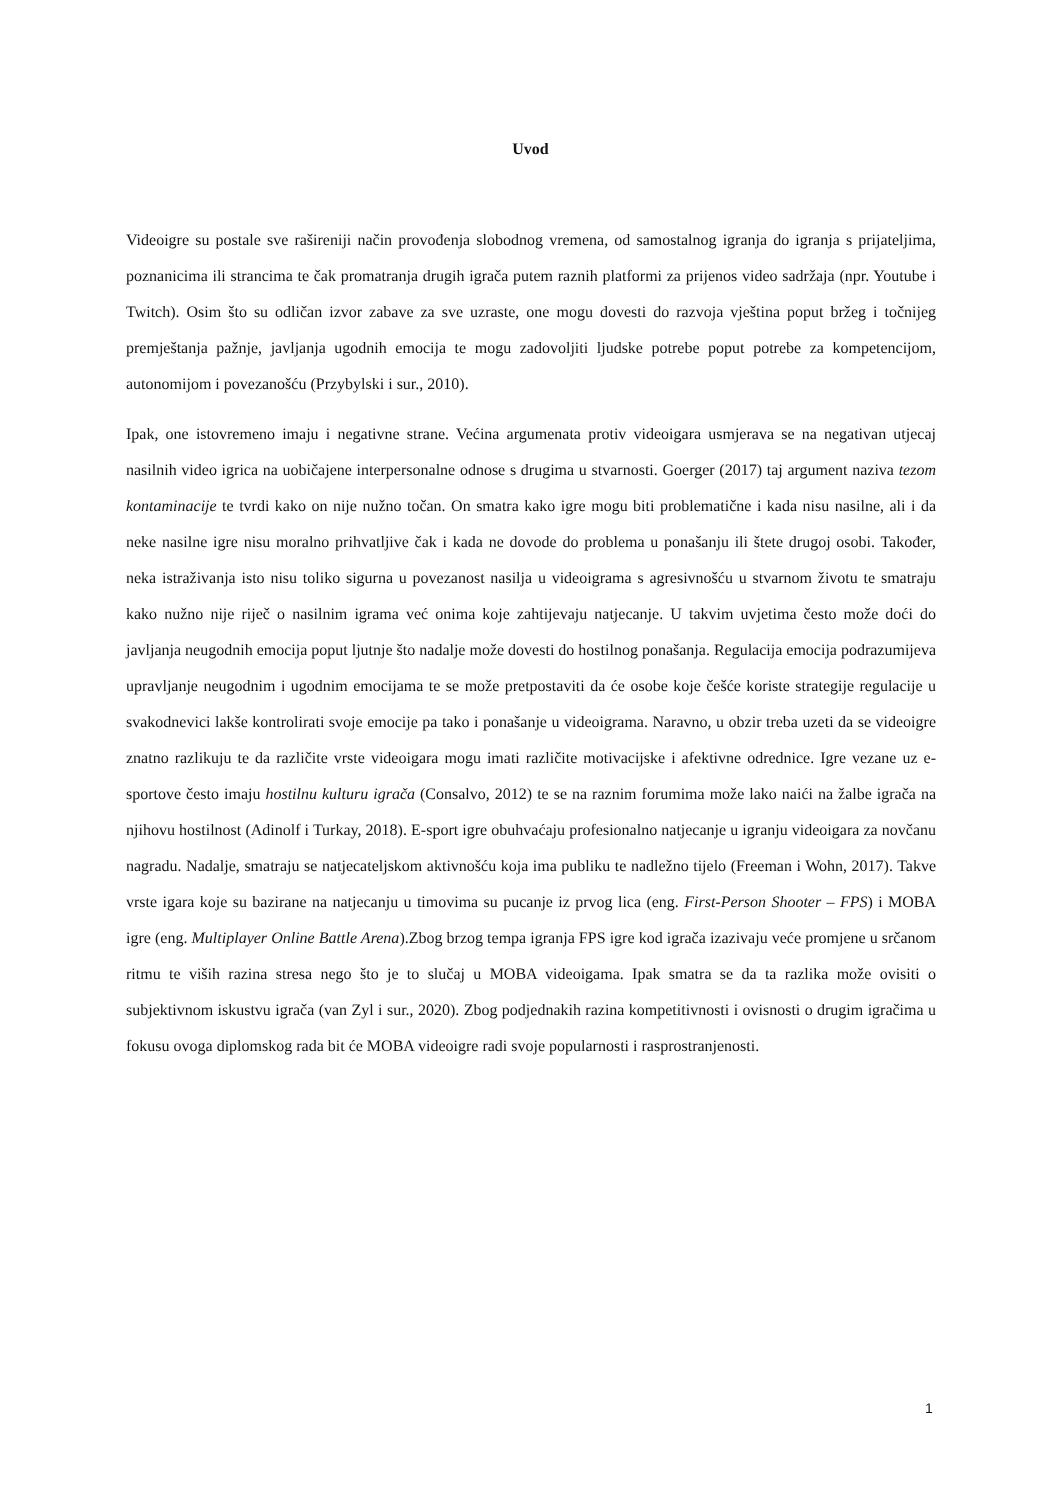Uvod
Videoigre su postale sve rašireniji način provođenja slobodnog vremena, od samostalnog igranja do igranja s prijateljima, poznanicima ili strancima te čak promatranja drugih igrača putem raznih platformi za prijenos video sadržaja (npr. Youtube i Twitch). Osim što su odličan izvor zabave za sve uzraste, one mogu dovesti do razvoja vještina poput bržeg i točnijeg premještanja pažnje, javljanja ugodnih emocija te mogu zadovoljiti ljudske potrebe poput potrebe za kompetencijom, autonomijom i povezanošću (Przybylski i sur., 2010).
Ipak, one istovremeno imaju i negativne strane. Većina argumenata protiv videoigara usmjerava se na negativan utjecaj nasilnih video igrica na uobičajene interpersonalne odnose s drugima u stvarnosti. Goerger (2017) taj argument naziva tezom kontaminacije te tvrdi kako on nije nužno točan. On smatra kako igre mogu biti problematične i kada nisu nasilne, ali i da neke nasilne igre nisu moralno prihvatljive čak i kada ne dovode do problema u ponašanju ili štete drugoj osobi. Također, neka istraživanja isto nisu toliko sigurna u povezanost nasilja u videoigrama s agresivnošću u stvarnom životu te smatraju kako nužno nije riječ o nasilnim igrama već onima koje zahtijevaju natjecanje. U takvim uvjetima često može doći do javljanja neugodnih emocija poput ljutnje što nadalje može dovesti do hostilnog ponašanja. Regulacija emocija podrazumijeva upravljanje neugodnim i ugodnim emocijama te se može pretpostaviti da će osobe koje češće koriste strategije regulacije u svakodnevici lakše kontrolirati svoje emocije pa tako i ponašanje u videoigrama. Naravno, u obzir treba uzeti da se videoigre znatno razlikuju te da različite vrste videoigara mogu imati različite motivacijske i afektivne odrednice. Igre vezane uz e-sportove često imaju hostilnu kulturu igrača (Consalvo, 2012) te se na raznim forumima može lako naići na žalbe igrača na njihovu hostilnost (Adinolf i Turkay, 2018). E-sport igre obuhvaćaju profesionalno natjecanje u igranju videoigara za novčanu nagradu. Nadalje, smatraju se natjecateljskom aktivnošću koja ima publiku te nadležno tijelo (Freeman i Wohn, 2017). Takve vrste igara koje su bazirane na natjecanju u timovima su pucanje iz prvog lica (eng. First-Person Shooter – FPS) i MOBA igre (eng. Multiplayer Online Battle Arena).Zbog brzog tempa igranja FPS igre kod igrača izazivaju veće promjene u srčanom ritmu te viših razina stresa nego što je to slučaj u MOBA videoigama. Ipak smatra se da ta razlika može ovisiti o subjektivnom iskustvu igrača (van Zyl i sur., 2020). Zbog podjednakih razina kompetitivnosti i ovisnosti o drugim igračima u fokusu ovoga diplomskog rada bit će MOBA videoigre radi svoje popularnosti i rasprostranjenosti.
1